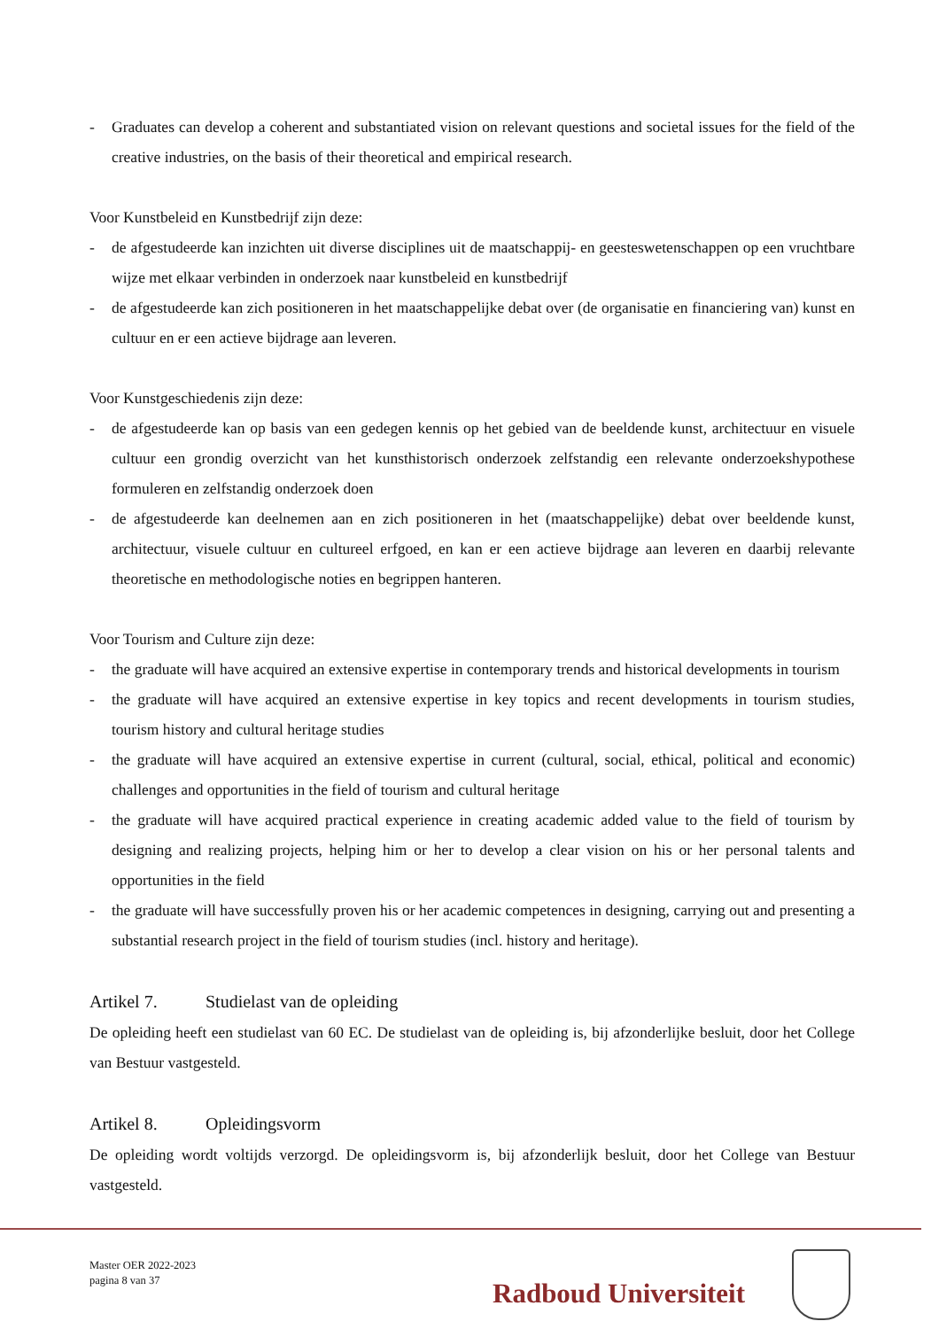- Graduates can develop a coherent and substantiated vision on relevant questions and societal issues for the field of the creative industries, on the basis of their theoretical and empirical research.
Voor Kunstbeleid en Kunstbedrijf zijn deze:
- de afgestudeerde kan inzichten uit diverse disciplines uit de maatschappij- en geesteswetenschappen op een vruchtbare wijze met elkaar verbinden in onderzoek naar kunstbeleid en kunstbedrijf
- de afgestudeerde kan zich positioneren in het maatschappelijke debat over (de organisatie en financiering van) kunst en cultuur en er een actieve bijdrage aan leveren.
Voor Kunstgeschiedenis zijn deze:
- de afgestudeerde kan op basis van een gedegen kennis op het gebied van de beeldende kunst, architectuur en visuele cultuur een grondig overzicht van het kunsthistorisch onderzoek zelfstandig een relevante onderzoekshypothese formuleren en zelfstandig onderzoek doen
- de afgestudeerde kan deelnemen aan en zich positioneren in het (maatschappelijke) debat over beeldende kunst, architectuur, visuele cultuur en cultureel erfgoed, en kan er een actieve bijdrage aan leveren en daarbij relevante theoretische en methodologische noties en begrippen hanteren.
Voor Tourism and Culture zijn deze:
- the graduate will have acquired an extensive expertise in contemporary trends and historical developments in tourism
- the graduate will have acquired an extensive expertise in key topics and recent developments in tourism studies, tourism history and cultural heritage studies
- the graduate will have acquired an extensive expertise in current (cultural, social, ethical, political and economic) challenges and opportunities in the field of tourism and cultural heritage
- the graduate will have acquired practical experience in creating academic added value to the field of tourism by designing and realizing projects, helping him or her to develop a clear vision on his or her personal talents and opportunities in the field
- the graduate will have successfully proven his or her academic competences in designing, carrying out and presenting a substantial research project in the field of tourism studies (incl. history and heritage).
Artikel 7. Studielast van de opleiding
De opleiding heeft een studielast van 60 EC. De studielast van de opleiding is, bij afzonderlijke besluit, door het College van Bestuur vastgesteld.
Artikel 8. Opleidingsvorm
De opleiding wordt voltijds verzorgd. De opleidingsvorm is, bij afzonderlijk besluit, door het College van Bestuur vastgesteld.
Master OER 2022-2023
pagina 8 van 37
Radboud Universiteit